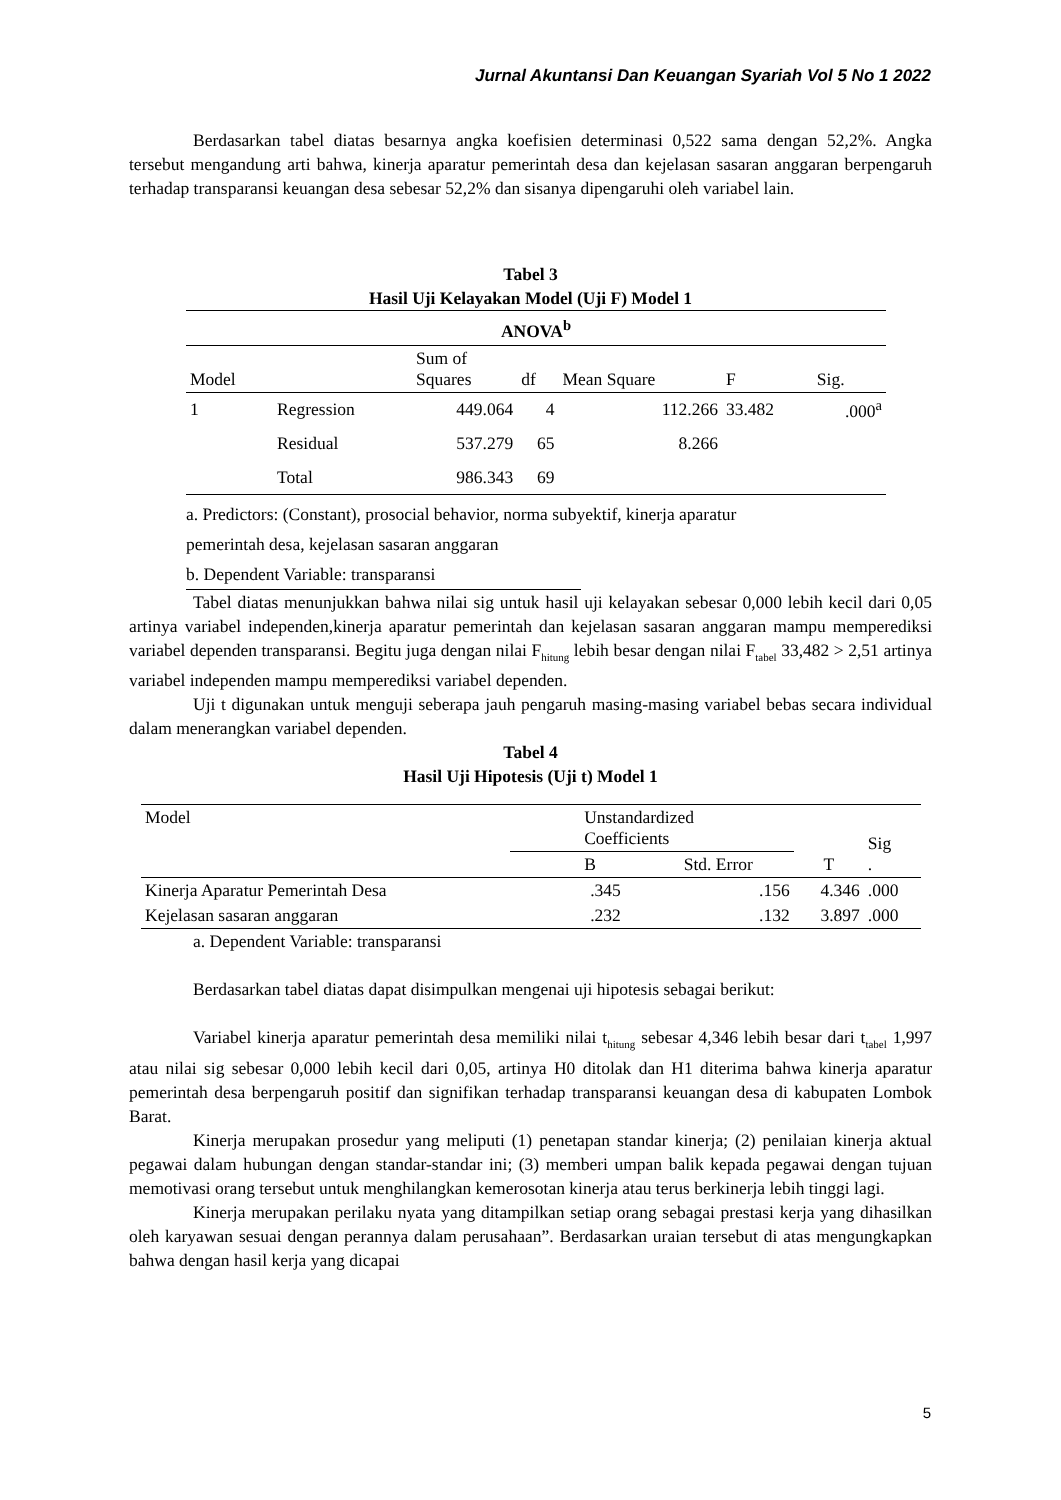Jurnal Akuntansi Dan Keuangan Syariah Vol 5 No 1 2022
Berdasarkan tabel diatas besarnya angka koefisien determinasi 0,522 sama dengan 52,2%. Angka tersebut mengandung arti bahwa, kinerja aparatur pemerintah desa dan kejelasan sasaran anggaran berpengaruh terhadap transparansi keuangan desa sebesar 52,2% dan sisanya dipengaruhi oleh variabel lain.
Tabel 3
Hasil Uji Kelayakan Model (Uji F) Model 1
| ANOVA<sup>b</sup> | | | | | | |
| Model | | Sum of Squares | df | Mean Square | F | Sig. |
| 1 | Regression | 449.064 | 4 | 112.266 | 33.482 | .000<sup>a</sup> |
| | Residual | 537.279 | 65 | 8.266 | | |
| | Total | 986.343 | 69 | | | |
a. Predictors: (Constant), prosocial behavior, norma subyektif, kinerja aparatur
pemerintah desa, kejelasan sasaran anggaran
b. Dependent Variable: transparansi
Tabel diatas menunjukkan bahwa nilai sig untuk hasil uji kelayakan sebesar 0,000 lebih kecil dari 0,05 artinya variabel independen,kinerja aparatur pemerintah dan kejelasan sasaran anggaran mampu memperediksi variabel dependen transparansi. Begitu juga dengan nilai F<sub>hitung</sub> lebih besar dengan nilai F<sub>tabel</sub> 33,482 > 2,51 artinya variabel independen mampu memperediksi variabel dependen.
Uji t digunakan untuk menguji seberapa jauh pengaruh masing-masing variabel bebas secara individual dalam menerangkan variabel dependen.
Tabel 4
Hasil Uji Hipotesis (Uji t) Model 1
| Model | Unstandardized Coefficients | | | Sig . |
| | B | Std. Error | T | |
| Kinerja Aparatur Pemerintah Desa | .345 | .156 | 4.346 | .000 |
| Kejelasan sasaran anggaran | .232 | .132 | 3.897 | .000 |
a. Dependent Variable: transparansi
Berdasarkan tabel diatas dapat disimpulkan mengenai uji hipotesis sebagai berikut:
Variabel kinerja aparatur pemerintah desa memiliki nilai t<sub>hitung</sub> sebesar 4,346 lebih besar dari t<sub>tabel</sub> 1,997 atau nilai sig sebesar 0,000 lebih kecil dari 0,05, artinya H0 ditolak dan H1 diterima bahwa kinerja aparatur pemerintah desa berpengaruh positif dan signifikan terhadap transparansi keuangan desa di kabupaten Lombok Barat.
Kinerja merupakan prosedur yang meliputi (1) penetapan standar kinerja; (2) penilaian kinerja aktual pegawai dalam hubungan dengan standar-standar ini; (3) memberi umpan balik kepada pegawai dengan tujuan memotivasi orang tersebut untuk menghilangkan kemerosotan kinerja atau terus berkinerja lebih tinggi lagi.
Kinerja merupakan perilaku nyata yang ditampilkan setiap orang sebagai prestasi kerja yang dihasilkan oleh karyawan sesuai dengan perannya dalam perusahaan”. Berdasarkan uraian tersebut di atas mengungkapkan bahwa dengan hasil kerja yang dicapai
5